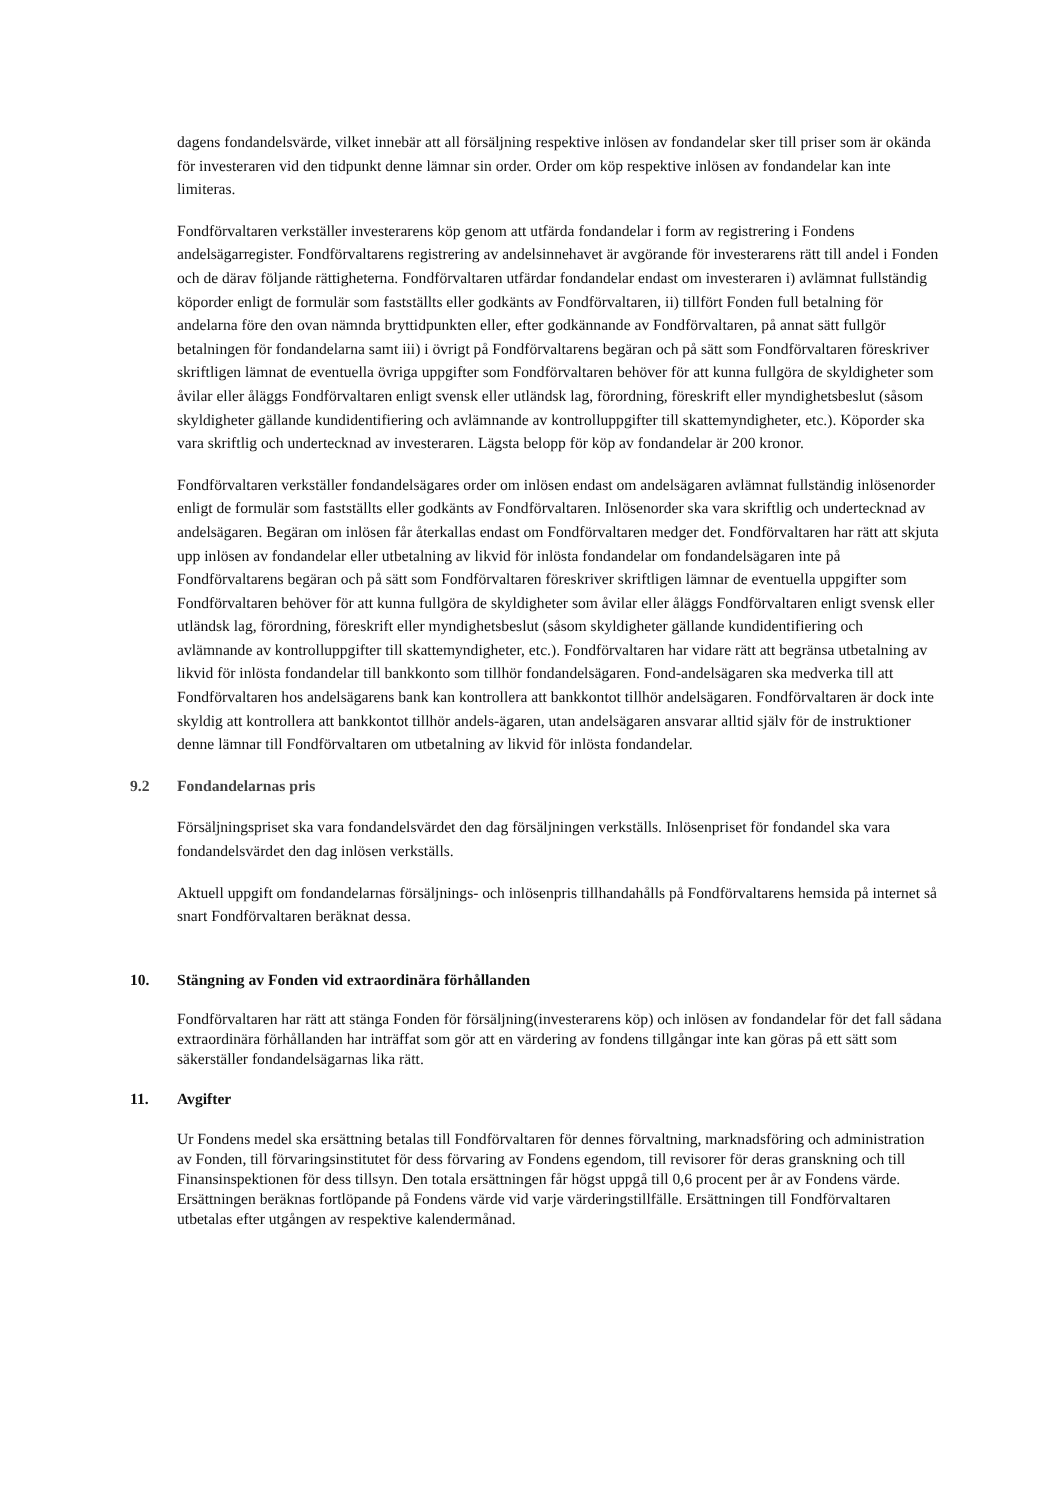dagens fondandelsvärde, vilket innebär att all försäljning respektive inlösen av fondandelar sker till priser som är okända för investeraren vid den tidpunkt denne lämnar sin order. Order om köp respektive inlösen av fondandelar kan inte limiteras.
Fondförvaltaren verkställer investerarens köp genom att utfärda fondandelar i form av registrering i Fondens andelsägarregister. Fondförvaltarens registrering av andelsinnehavet är avgörande för investerarens rätt till andel i Fonden och de därav följande rättigheterna. Fondförvaltaren utfärdar fondandelar endast om investeraren i) avlämnat fullständig köporder enligt de formulär som fastställts eller godkänts av Fondförvaltaren, ii) tillfört Fonden full betalning för andelarna före den ovan nämnda bryttidpunkten eller, efter godkännande av Fondförvaltaren, på annat sätt fullgör betalningen för fondandelarna samt iii) i övrigt på Fondförvaltarens begäran och på sätt som Fondförvaltaren föreskriver skriftligen lämnat de eventuella övriga uppgifter som Fondförvaltaren behöver för att kunna fullgöra de skyldigheter som åvilar eller åläggs Fondförvaltaren enligt svensk eller utländsk lag, förordning, föreskrift eller myndighetsbeslut (såsom skyldigheter gällande kundidentifiering och avlämnande av kontrolluppgifter till skattemyndigheter, etc.). Köporder ska vara skriftlig och undertecknad av investeraren. Lägsta belopp för köp av fondandelar är 200 kronor.
Fondförvaltaren verkställer fondandelsägares order om inlösen endast om andelsägaren avlämnat fullständig inlösenorder enligt de formulär som fastställts eller godkänts av Fondförvaltaren. Inlösenorder ska vara skriftlig och undertecknad av andelsägaren. Begäran om inlösen får återkallas endast om Fondförvaltaren medger det. Fondförvaltaren har rätt att skjuta upp inlösen av fondandelar eller utbetalning av likvid för inlösta fondandelar om fondandelsägaren inte på Fondförvaltarens begäran och på sätt som Fondförvaltaren föreskriver skriftligen lämnar de eventuella uppgifter som Fondförvaltaren behöver för att kunna fullgöra de skyldigheter som åvilar eller åläggs Fondförvaltaren enligt svensk eller utländsk lag, förordning, föreskrift eller myndighetsbeslut (såsom skyldigheter gällande kundidentifiering och avlämnande av kontrolluppgifter till skattemyndigheter, etc.). Fondförvaltaren har vidare rätt att begränsa utbetalning av likvid för inlösta fondandelar till bankkonto som tillhör fondandelsägaren. Fond-andelsägaren ska medverka till att Fondförvaltaren hos andelsägarens bank kan kontrollera att bankkontot tillhör andelsägaren. Fondförvaltaren är dock inte skyldig att kontrollera att bankkontot tillhör andels-ägaren, utan andelsägaren ansvarar alltid själv för de instruktioner denne lämnar till Fondförvaltaren om utbetalning av likvid för inlösta fondandelar.
9.2 Fondandelarnas pris
Försäljningspriset ska vara fondandelsvärdet den dag försäljningen verkställs. Inlösenpriset för fondandel ska vara fondandelsvärdet den dag inlösen verkställs.
Aktuell uppgift om fondandelarnas försäljnings- och inlösenpris tillhandahålls på Fondförvaltarens hemsida på internet så snart Fondförvaltaren beräknat dessa.
10. Stängning av Fonden vid extraordinära förhållanden
Fondförvaltaren har rätt att stänga Fonden för försäljning(investerarens köp) och inlösen av fondandelar för det fall sådana extraordinära förhållanden har inträffat som gör att en värdering av fondens tillgångar inte kan göras på ett sätt som säkerställer fondandelsägarnas lika rätt.
11. Avgifter
Ur Fondens medel ska ersättning betalas till Fondförvaltaren för dennes förvaltning, marknadsföring och administration av Fonden, till förvaringsinstitutet för dess förvaring av Fondens egendom, till revisorer för deras granskning och till Finansinspektionen för dess tillsyn. Den totala ersättningen får högst uppgå till 0,6 procent per år av Fondens värde. Ersättningen beräknas fortlöpande på Fondens värde vid varje värderingstillfälle. Ersättningen till Fondförvaltaren utbetalas efter utgången av respektive kalendermånad.